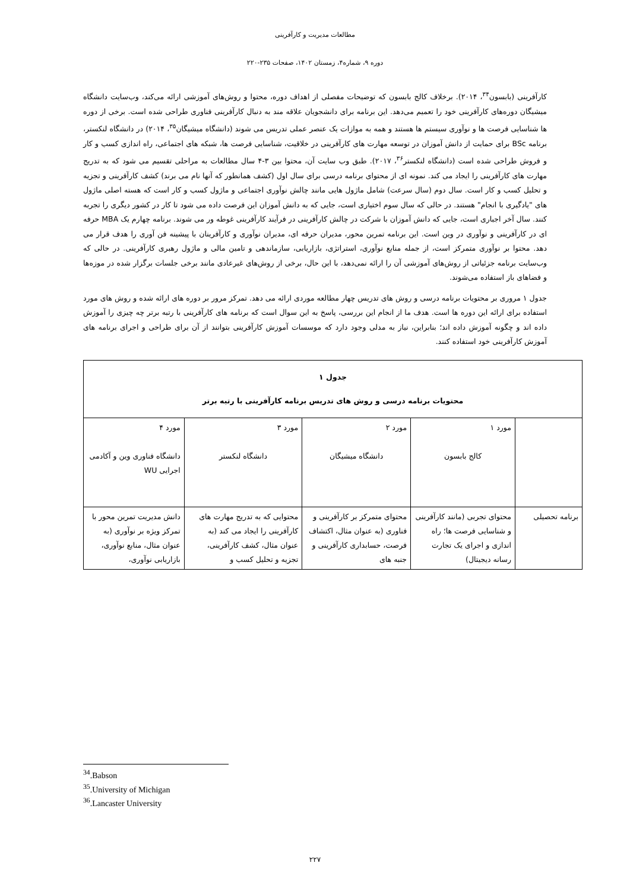مطالعات مدیریت و کارآفرینی
دوره ۹، شماره۴، زمستان ۱۴۰۲، صفحات ۲۳۵-۲۲۰
کارآفرینی (بابسون<sup>۳۴</sup>، ۲۰۱۴). برخلاف کالج بابسون که توضیحات مفصلی از اهداف دوره، محتوا و روش‌های آموزشی ارائه می‌کند، وب‌سایت دانشگاه میشیگان دوره‌های کارآفرینی خود را تعمیم می‌دهد. این برنامه برای دانشجویان علاقه مند به دنبال کارآفرینی فناوری طراحی شده است. برخی از دوره ها شناسایی فرصت ها و نوآوری سیستم ها هستند و همه به موازات یک عنصر عملی تدریس می شوند (دانشگاه میشیگان<sup>۳۵</sup>، ۲۰۱۴) در دانشگاه لنکستر، برنامه BSc برای حمایت از دانش آموزان در توسعه مهارت های کارآفرینی در خلاقیت، شناسایی فرصت ها، شبکه های اجتماعی، راه اندازی کسب و کار و فروش طراحی شده است (دانشگاه لنکستر<sup>۳۶</sup>، ۲۰۱۷). طبق وب سایت آن، محتوا بین ۳-۴ سال مطالعات به مراحلی تقسیم می شود که به تدریج مهارت های کارآفرینی را ایجاد می کند. نمونه ای از محتوای برنامه درسی برای سال اول (کشف همانطور که آنها نام می برند) کشف کارآفرینی و تجزیه و تحلیل کسب و کار است. سال دوم (سال سرعت) شامل ماژول هایی مانند چالش نوآوری اجتماعی و ماژول کسب و کار است که هسته اصلی ماژول های "یادگیری با انجام" هستند. در حالی که سال سوم اختیاری است، جایی که به دانش آموزان این فرصت داده می شود تا کار در کشور دیگری را تجربه کنند. سال آخر اجباری است، جایی که دانش آموزان با شرکت در چالش کارآفرینی در فرآیند کارآفرینی غوطه ور می شوند. برنامه چهارم یک MBA حرفه ای در کارآفرینی و نوآوری در وین است. این برنامه تمرین محور، مدیران حرفه ای، مدیران نوآوری و کارآفرینان با پیشینه فن آوری را هدف قرار می دهد. محتوا بر نوآوری متمرکز است، از جمله منابع نوآوری، استراتژی، بازاریابی، سازماندهی و تامین مالی و ماژول رهبری کارآفرینی. در حالی که وب‌سایت برنامه جزئیاتی از روش‌های آموزشی آن را ارائه نمی‌دهد، با این حال، برخی از روش‌های غیرعادی مانند برخی جلسات برگزار شده در موزه‌ها و فضاهای باز استفاده می‌شوند.
جدول ۱ مروری بر محتویات برنامه درسی و روش های تدریس چهار مطالعه موردی ارائه می دهد. تمرکز مرور بر دوره های ارائه شده و روش های مورد استفاده برای ارائه این دوره ها است. هدف ما از انجام این بررسی، پاسخ به این سوال است که برنامه های کارآفرینی با رتبه برتر چه چیزی را آموزش داده اند و چگونه آموزش داده اند؛ بنابراین، نیاز به مدلی وجود دارد که موسسات آموزش کارآفرینی بتوانند از آن برای طراحی و اجرای برنامه های آموزش کارآفرینی خود استفاده کنند.
| جدول ۱ محتویات برنامه درسی و روش های تدریس برنامه کارآفرینی با رتبه برتر | | | | |
| --- | --- | --- | --- | --- |
| | مورد ۱ کالج بابسون | مورد ۲ دانشگاه میشیگان | مورد ۳ دانشگاه لنکستر | مورد ۴ دانشگاه فناوری وین و آکادمی اجرایی WU |
| برنامه تحصیلی | محتوای تجربی (مانند کارآفرینی و شناسایی فرصت ها؛ راه اندازی و اجرای یک تجارت رسانه دیجیتال) | محتوای متمرکز بر کارآفرینی و فناوری (به عنوان مثال، اکتشاف فرصت، حسابداری کارآفرینی و جنبه های | محتوایی که به تدریج مهارت های کارآفرینی را ایجاد می کند (به عنوان مثال، کشف کارآفرینی، تجزیه و تحلیل کسب و | دانش مدیریت تمرین محور با تمرکز ویژه بر نوآوری (به عنوان مثال، منابع نوآوری، بازاریابی نوآوری، |
<sup>34</sup>.Babson
<sup>35</sup>.University of Michigan
<sup>36</sup>.Lancaster University
۲۲۷